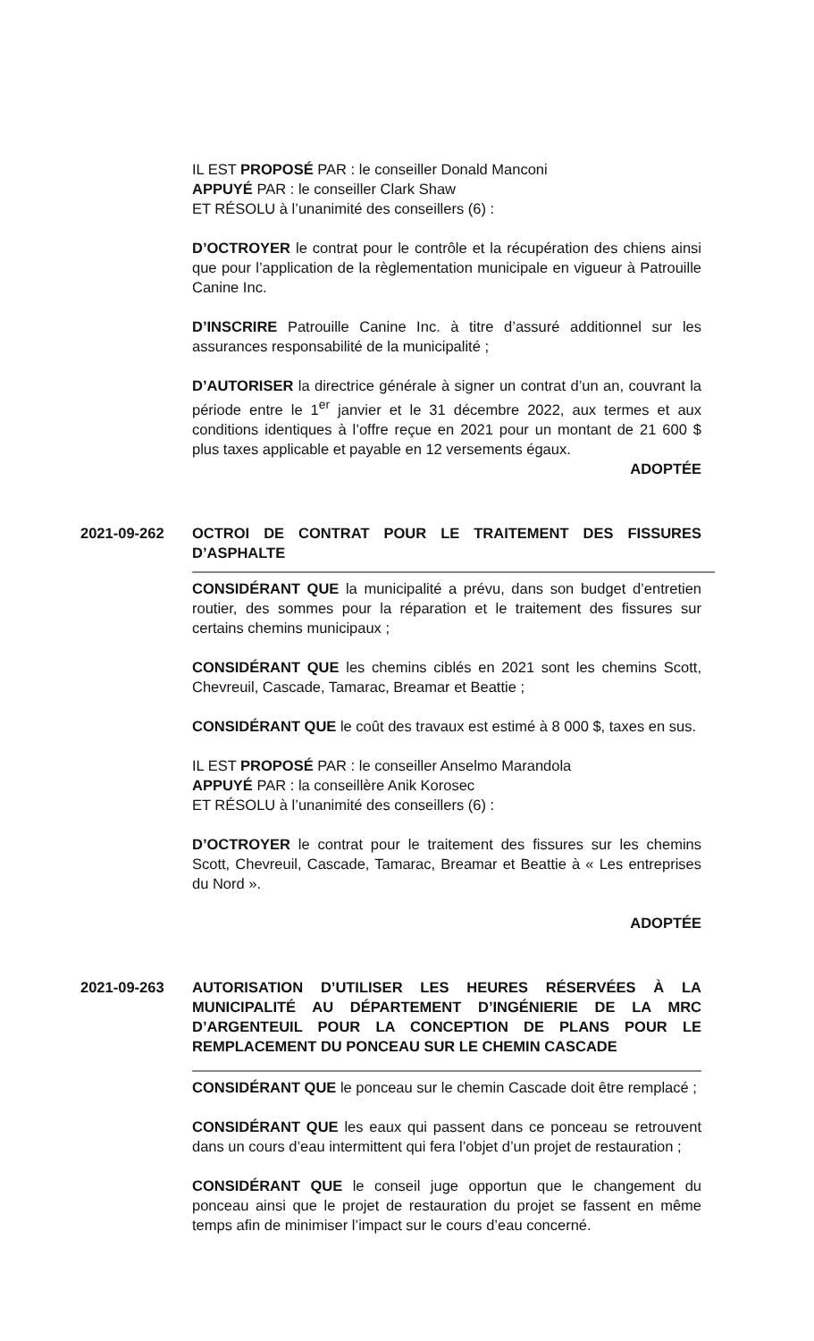IL EST PROPOSÉ PAR : le conseiller Donald Manconi
APPUYÉ PAR : le conseiller Clark Shaw
ET RÉSOLU à l’unanimité des conseillers (6) :
D’OCTROYER le contrat pour le contrôle et la récupération des chiens ainsi que pour l’application de la règlementation municipale en vigueur à Patrouille Canine Inc.
D’INSCRIRE Patrouille Canine Inc. à titre d’assuré additionnel sur les assurances responsabilité de la municipalité ;
D’AUTORISER la directrice générale à signer un contrat d’un an, couvrant la période entre le 1<sup>er</sup> janvier et le 31 décembre 2022, aux termes et aux conditions identiques à l’offre reçue en 2021 pour un montant de 21 600 $ plus taxes applicable et payable en 12 versements égaux.
ADOPTÉE
2021-09-262 OCTROI DE CONTRAT POUR LE TRAITEMENT DES FISSURES D’ASPHALTE
CONSIDÉRANT QUE la municipalité a prévu, dans son budget d’entretien routier, des sommes pour la réparation et le traitement des fissures sur certains chemins municipaux ;
CONSIDÉRANT QUE les chemins ciblés en 2021 sont les chemins Scott, Chevreuil, Cascade, Tamarac, Breamar et Beattie ;
CONSIDÉRANT QUE le coût des travaux est estimé à 8 000 $, taxes en sus.
IL EST PROPOSÉ PAR : le conseiller Anselmo Marandola
APPUYÉ PAR : la conseillère Anik Korosec
ET RÉSOLU à l’unanimité des conseillers (6) :
D’OCTROYER le contrat pour le traitement des fissures sur les chemins Scott, Chevreuil, Cascade, Tamarac, Breamar et Beattie à « Les entreprises du Nord ».
ADOPTÉE
2021-09-263 AUTORISATION D’UTILISER LES HEURES RÉSERVÉES À LA MUNICIPALITÉ AU DÉPARTEMENT D’INGÉNIERIE DE LA MRC D’ARGENTEUIL POUR LA CONCEPTION DE PLANS POUR LE REMPLACEMENT DU PONCEAU SUR LE CHEMIN CASCADE
CONSIDÉRANT QUE le ponceau sur le chemin Cascade doit être remplacé ;
CONSIDÉRANT QUE les eaux qui passent dans ce ponceau se retrouvent dans un cours d’eau intermittent qui fera l’objet d’un projet de restauration ;
CONSIDÉRANT QUE le conseil juge opportun que le changement du ponceau ainsi que le projet de restauration du projet se fassent en même temps afin de minimiser l’impact sur le cours d’eau concerné.